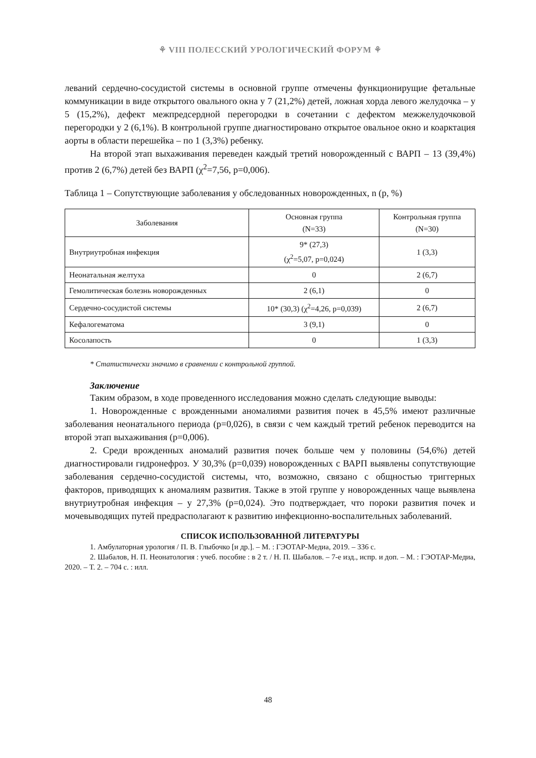⚘ VIII ПОЛЕССКИЙ УРОЛОГИЧЕСКИЙ ФОРУМ ⚘
леваний сердечно-сосудистой системы в основной группе отмечены функционирущие фетальные коммуникации в виде открытого овального окна у 7 (21,2%) детей, ложная хорда левого желудочка – у 5 (15,2%), дефект межпредсердной перегородки в сочетании с дефектом межжелудочковой перегородки у 2 (6,1%). В контрольной группе диагностировано открытое овальное окно и коарктация аорты в области перешейка – по 1 (3,3%) ребенку.
На второй этап выхаживания переведен каждый третий новорожденный с ВАРП – 13 (39,4%) против 2 (6,7%) детей без ВАРП (χ<sup>2</sup>=7,56, р=0,006).
Таблица 1 – Сопутствующие заболевания у обследованных новорожденных, n (p, %)
| Заболевания | Основная группа (N=33) | Контрольная группа (N=30) |
| --- | --- | --- |
| Внутриутробная инфекция | 9* (27,3) (χ<sup>2</sup>=5,07, р=0,024) | 1 (3,3) |
| Неонатальная желтуха | 0 | 2 (6,7) |
| Гемолитическая болезнь новорожденных | 2 (6,1) | 0 |
| Сердечно-сосудистой системы | 10* (30,3) (χ<sup>2</sup>=4,26, р=0,039) | 2 (6,7) |
| Кефалогематома | 3 (9,1) | 0 |
| Косолапость | 0 | 1 (3,3) |
* Статистически значимо в сравнении с контрольной группой.
Заключение
Таким образом, в ходе проведенного исследования можно сделать следующие выводы:
1. Новорожденные с врожденными аномалиями развития почек в 45,5% имеют различные заболевания неонатального периода (р=0,026), в связи с чем каждый третий ребенок переводится на второй этап выхаживания (р=0,006).
2. Среди врожденных аномалий развития почек больше чем у половины (54,6%) детей диагностировали гидронефроз. У 30,3% (р=0,039) новорожденных с ВАРП выявлены сопутствующие заболевания сердечно-сосудистой системы, что, возможно, связано с общностью триггерных факторов, приводящих к аномалиям развития. Также в этой группе у новорожденных чаще выявлена внутриутробная инфекция – у 27,3% (р=0,024). Это подтверждает, что пороки развития почек и мочевыводящих путей предрасполагают к развитию инфекционно-воспалительных заболеваний.
СПИСОК ИСПОЛЬЗОВАННОЙ ЛИТЕРАТУРЫ
1. Амбулаторная урология / П. В. Глыбочко [и др.]. – М. : ГЭОТАР-Медиа, 2019. – 336 с.
2. Шабалов, Н. П. Неонатология : учеб. пособие : в 2 т. / Н. П. Шабалов. – 7-е изд., испр. и доп. – М. : ГЭОТАР-Медиа, 2020. – Т. 2. – 704 с. : илл.
48